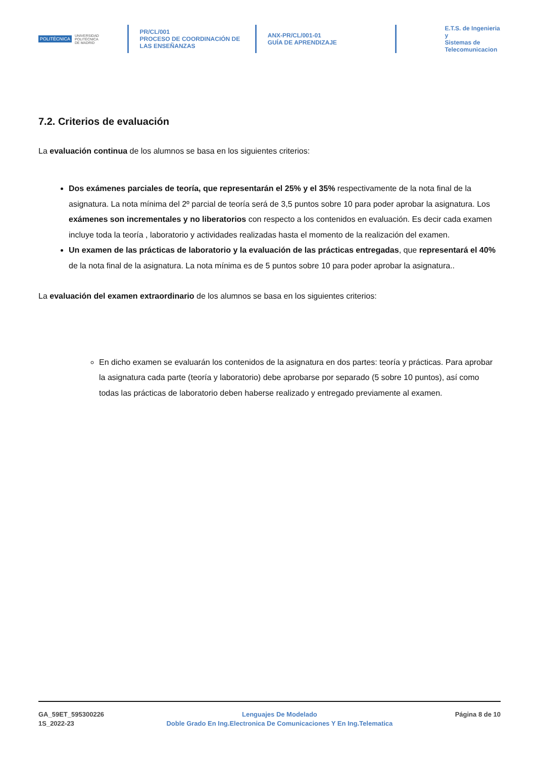POLITÉCNICA UNIVERSIDAD
POLITÉCNICA
DE MADRID
PR/CL/001
PROCESO DE COORDINACIÓN DE
LAS ENSEÑANZAS
ANX-PR/CL/001-01
GUÍA DE APRENDIZAJE
E.T.S. de Ingenieria y
Sistemas de
Telecomunicacion
7.2. Criterios de evaluación
La evaluación continua de los alumnos se basa en los siguientes criterios:
Dos exámenes parciales de teoría, que representarán el 25% y el 35% respectivamente de la nota final de la asignatura. La nota mínima del 2º parcial de teoría será de 3,5 puntos sobre 10 para poder aprobar la asignatura. Los exámenes son incrementales y no liberatorios con respecto a los contenidos en evaluación. Es decir cada examen incluye toda la teoría , laboratorio y actividades realizadas hasta el momento de la realización del examen.
Un examen de las prácticas de laboratorio y la evaluación de las prácticas entregadas, que representará el 40% de la nota final de la asignatura. La nota mínima es de 5 puntos sobre 10 para poder aprobar la asignatura..
La evaluación del examen extraordinario de los alumnos se basa en los siguientes criterios:
En dicho examen se evaluarán los contenidos de la asignatura en dos partes: teoría y prácticas. Para aprobar la asignatura cada parte (teoría y laboratorio) debe aprobarse por separado (5 sobre 10 puntos), así como todas las prácticas de laboratorio deben haberse realizado y entregado previamente al examen.
GA_59ET_595300226
1S_2022-23
Lenguajes De Modelado
Doble Grado En Ing.Electronica De Comunicaciones Y En Ing.Telematica
Página 8 de 10